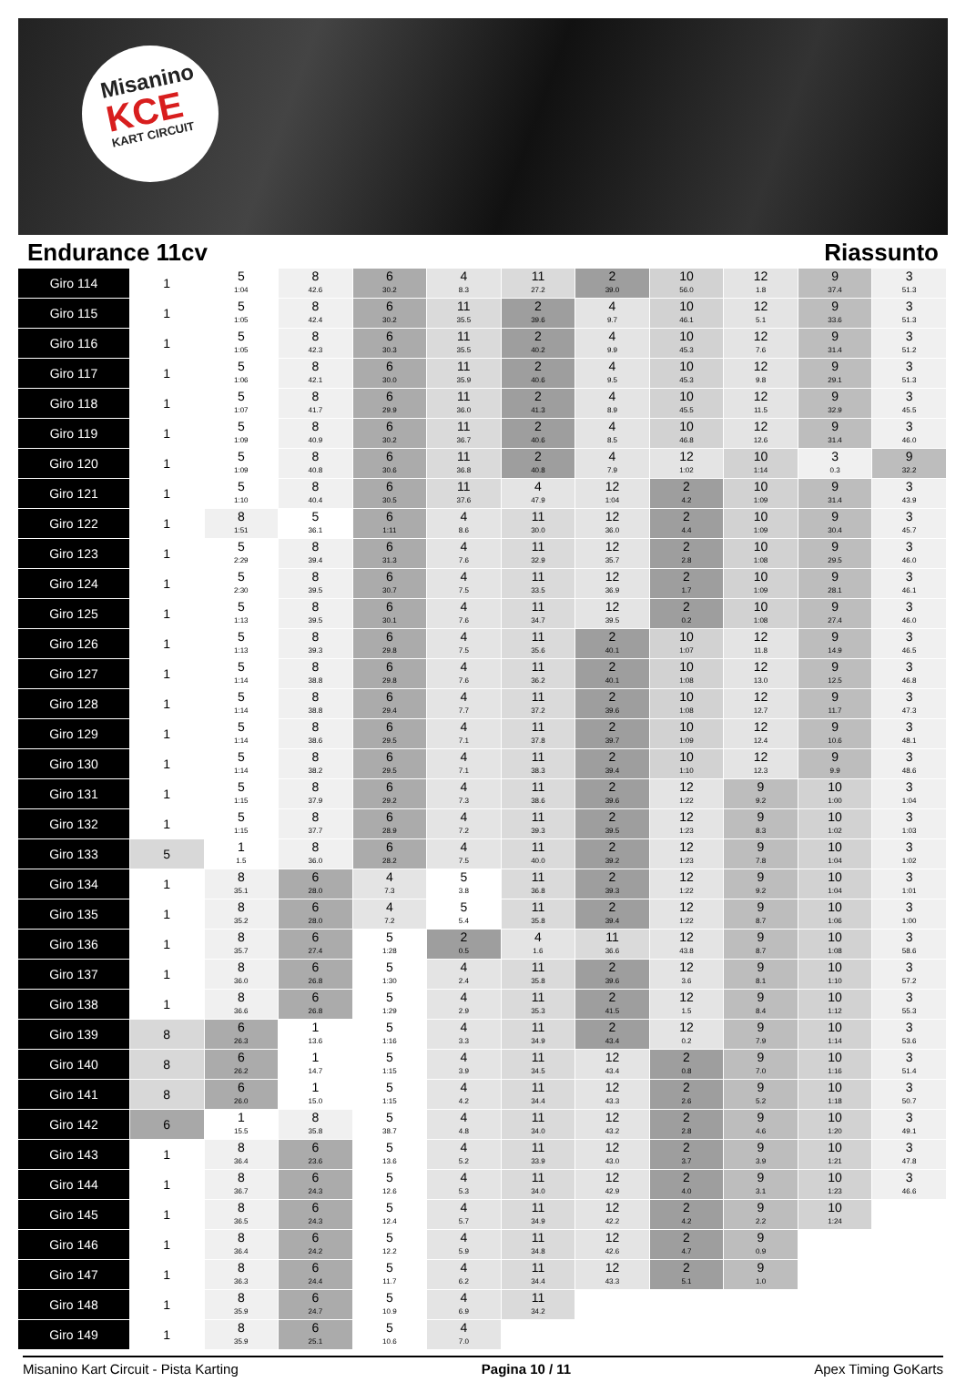Misanino
KCE
KART CIRCUIT
Endurance 11cv Riassunto
| Giro 114 | 1 | 5 1:04 | 8 42.6 | 6 30.2 | 4 8.3 | 11 27.2 | 2 39.0 | 10 56.0 | 12 1.8 | 9 37.4 | 3 51.3 |
| Giro 115 | 1 | 5 1:05 | 8 42.4 | 6 30.2 | 11 35.5 | 2 39.6 | 4 9.7 | 10 46.1 | 12 5.1 | 9 33.6 | 3 51.3 |
| Giro 116 | 1 | 5 1:05 | 8 42.3 | 6 30.3 | 11 35.5 | 2 40.2 | 4 9.9 | 10 45.3 | 12 7.6 | 9 31.4 | 3 51.2 |
| Giro 117 | 1 | 5 1:06 | 8 42.1 | 6 30.0 | 11 35.9 | 2 40.6 | 4 9.5 | 10 45.3 | 12 9.8 | 9 29.1 | 3 51.3 |
| Giro 118 | 1 | 5 1:07 | 8 41.7 | 6 29.9 | 11 36.0 | 2 41.3 | 4 8.9 | 10 45.5 | 12 11.5 | 9 32.9 | 3 45.5 |
| Giro 119 | 1 | 5 1:09 | 8 40.9 | 6 30.2 | 11 36.7 | 2 40.6 | 4 8.5 | 10 46.8 | 12 12.6 | 9 31.4 | 3 46.0 |
| Giro 120 | 1 | 5 1:09 | 8 40.8 | 6 30.6 | 11 36.8 | 2 40.8 | 4 7.9 | 12 1:02 | 10 1:14 | 3 0.3 | 9 32.2 |
| Giro 121 | 1 | 5 1:10 | 8 40.4 | 6 30.5 | 11 37.6 | 4 47.9 | 12 1:04 | 2 4.2 | 10 1:09 | 9 31.4 | 3 43.9 |
| Giro 122 | 1 | 8 1:51 | 5 36.1 | 6 1:11 | 4 8.6 | 11 30.0 | 12 36.0 | 2 4.4 | 10 1:09 | 9 30.4 | 3 45.7 |
| Giro 123 | 1 | 5 2:29 | 8 39.4 | 6 31.3 | 4 7.6 | 11 32.9 | 12 35.7 | 2 2.8 | 10 1:08 | 9 29.5 | 3 46.0 |
| Giro 124 | 1 | 5 2:30 | 8 39.5 | 6 30.7 | 4 7.5 | 11 33.5 | 12 36.9 | 2 1.7 | 10 1:09 | 9 28.1 | 3 46.1 |
| Giro 125 | 1 | 5 1:13 | 8 39.5 | 6 30.1 | 4 7.6 | 11 34.7 | 12 39.5 | 2 0.2 | 10 1:08 | 9 27.4 | 3 46.0 |
| Giro 126 | 1 | 5 1:13 | 8 39.3 | 6 29.8 | 4 7.5 | 11 35.6 | 2 40.1 | 10 1:07 | 12 11.8 | 9 14.9 | 3 46.5 |
| Giro 127 | 1 | 5 1:14 | 8 38.8 | 6 29.8 | 4 7.6 | 11 36.2 | 2 40.1 | 10 1:08 | 12 13.0 | 9 12.5 | 3 46.8 |
| Giro 128 | 1 | 5 1:14 | 8 38.8 | 6 29.4 | 4 7.7 | 11 37.2 | 2 39.6 | 10 1:08 | 12 12.7 | 9 11.7 | 3 47.3 |
| Giro 129 | 1 | 5 1:14 | 8 38.6 | 6 29.5 | 4 7.1 | 11 37.8 | 2 39.7 | 10 1:09 | 12 12.4 | 9 10.6 | 3 48.1 |
| Giro 130 | 1 | 5 1:14 | 8 38.2 | 6 29.5 | 4 7.1 | 11 38.3 | 2 39.4 | 10 1:10 | 12 12.3 | 9 9.9 | 3 48.6 |
| Giro 131 | 1 | 5 1:15 | 8 37.9 | 6 29.2 | 4 7.3 | 11 38.6 | 2 39.6 | 12 1:22 | 9 9.2 | 10 1:00 | 3 1:04 |
| Giro 132 | 1 | 5 1:15 | 8 37.7 | 6 28.9 | 4 7.2 | 11 39.3 | 2 39.5 | 12 1:23 | 9 8.3 | 10 1:02 | 3 1:03 |
| Giro 133 | 5 | 1 1.5 | 8 36.0 | 6 28.2 | 4 7.5 | 11 40.0 | 2 39.2 | 12 1:23 | 9 7.8 | 10 1:04 | 3 1:02 |
| Giro 134 | 1 | 8 35.1 | 6 28.0 | 4 7.3 | 5 3.8 | 11 36.8 | 2 39.3 | 12 1:22 | 9 9.2 | 10 1:04 | 3 1:01 |
| Giro 135 | 1 | 8 35.2 | 6 28.0 | 4 7.2 | 5 5.4 | 11 35.8 | 2 39.4 | 12 1:22 | 9 8.7 | 10 1:06 | 3 1:00 |
| Giro 136 | 1 | 8 35.7 | 6 27.4 | 5 1:28 | 2 0.5 | 4 1.6 | 11 36.6 | 12 43.8 | 9 8.7 | 10 1:08 | 3 58.6 |
| Giro 137 | 1 | 8 36.0 | 6 26.8 | 5 1:30 | 4 2.4 | 11 35.8 | 2 39.6 | 12 3.6 | 9 8.1 | 10 1:10 | 3 57.2 |
| Giro 138 | 1 | 8 36.6 | 6 26.8 | 5 1:29 | 4 2.9 | 11 35.3 | 2 41.5 | 12 1.5 | 9 8.4 | 10 1:12 | 3 55.3 |
| Giro 139 | 8 | 6 26.3 | 1 13.6 | 5 1:16 | 4 3.3 | 11 34.9 | 2 43.4 | 12 0.2 | 9 7.9 | 10 1:14 | 3 53.6 |
| Giro 140 | 8 | 6 26.2 | 1 14.7 | 5 1:15 | 4 3.9 | 11 34.5 | 12 43.4 | 2 0.8 | 9 7.0 | 10 1:16 | 3 51.4 |
| Giro 141 | 8 | 6 26.0 | 1 15.0 | 5 1:15 | 4 4.2 | 11 34.4 | 12 43.3 | 2 2.6 | 9 5.2 | 10 1:18 | 3 50.7 |
| Giro 142 | 6 | 1 15.5 | 8 35.8 | 5 38.7 | 4 4.8 | 11 34.0 | 12 43.2 | 2 2.8 | 9 4.6 | 10 1:20 | 3 49.1 |
| Giro 143 | 1 | 8 36.4 | 6 23.6 | 5 13.6 | 4 5.2 | 11 33.9 | 12 43.0 | 2 3.7 | 9 3.9 | 10 1:21 | 3 47.8 |
| Giro 144 | 1 | 8 36.7 | 6 24.3 | 5 12.6 | 4 5.3 | 11 34.0 | 12 42.9 | 2 4.0 | 9 3.1 | 10 1:23 | 3 46.6 |
| Giro 145 | 1 | 8 36.5 | 6 24.3 | 5 12.4 | 4 5.7 | 11 34.9 | 12 42.2 | 2 4.2 | 9 2.2 | 10 1:24 | |
| Giro 146 | 1 | 8 36.4 | 6 24.2 | 5 12.2 | 4 5.9 | 11 34.8 | 12 42.6 | 2 4.7 | 9 0.9 | | |
| Giro 147 | 1 | 8 36.3 | 6 24.4 | 5 11.7 | 4 6.2 | 11 34.4 | 12 43.3 | 2 5.1 | 9 1.0 | | |
| Giro 148 | 1 | 8 35.9 | 6 24.7 | 5 10.9 | 4 6.9 | 11 34.2 | | | | | |
| Giro 149 | 1 | 8 35.9 | 6 25.1 | 5 10.6 | 4 7.0 | | | | | | |
Misanino Kart Circuit - Pista Karting Pagina 10 / 11 Apex Timing GoKarts